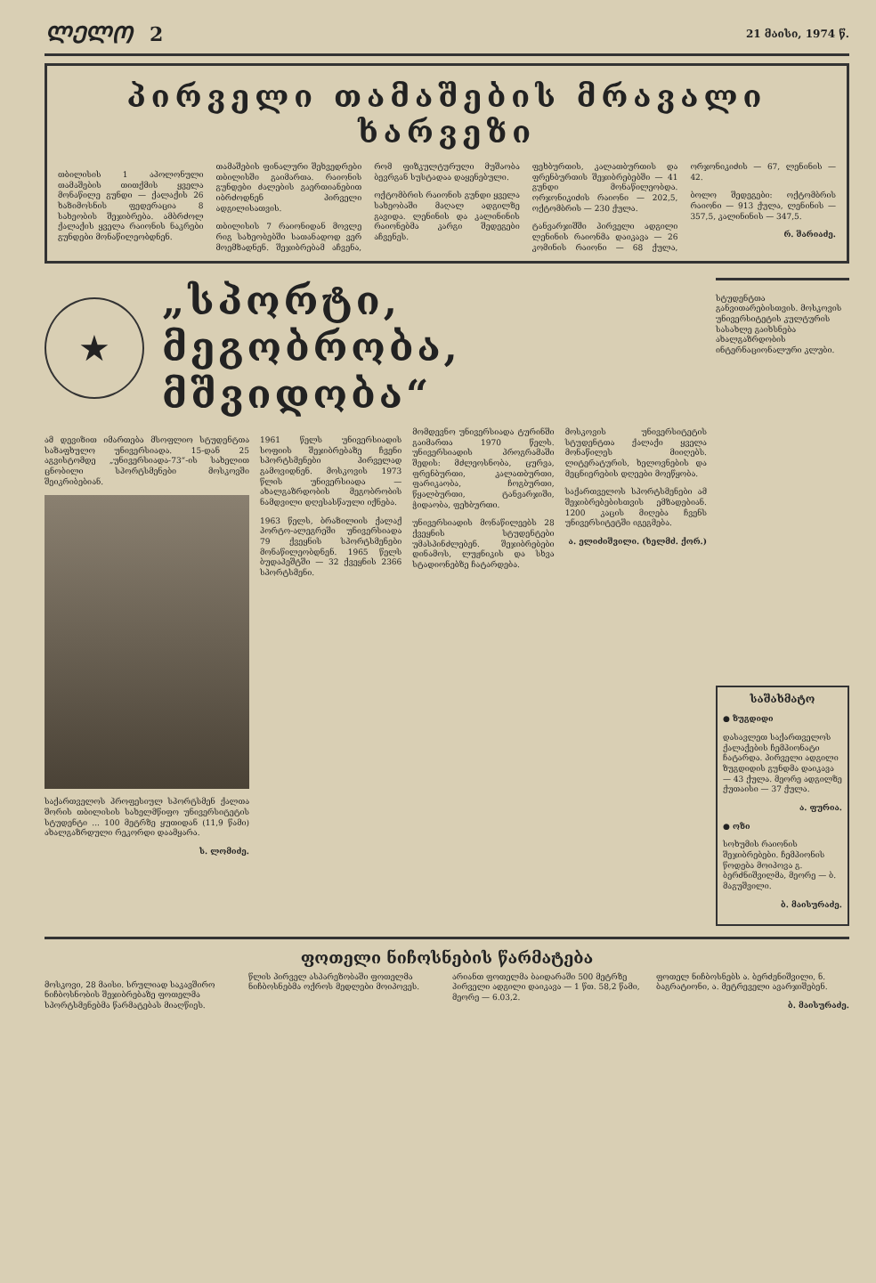ᲚᲔᲚᲝ 2 21 მაისი, 1974 წ.
პირველი თამაშების მრავალი ხარვეზი
თბილისის 1 აპოლონული თამაშების თითქმის ყველა მონაწილე გუნდი — ქალაქის 26 ხაზიმოსნის ფედერაცია 8 სახეობის შეჯიბრება. ამბრძოლ ქალაქის ყველა რაიონის ნაკრები გუნდები მონაწილეობდნენ.
თამაშების ფინალური შეხვედრები თბილისში გაიმართა. რაიონის გუნდები ძალების გაერთიანებით იბრძოდნენ პირველი ადგილისათვის.
თბილისის 7 რაიონიდან მოვლე რიგ სახეობებში სათანადოდ ვერ მოემზადნენ. შეჯიბრებამ აჩვენა, რომ ფიზკულტურული მუშაობა ბევრგან სუსტადაა დაყენებული.
ოქტომბრის რაიონის გუნდი ყველა სახეობაში მაღალ ადგილზე გავიდა. ლენინის და კალინინის რაიონებმა კარგი შედეგები აჩვენეს.
ფეხბურთის, კალათბურთის და ფრენბურთის შეჯიბრებებში — 41 გუნდი მონაწილეობდა. ორჯონიკიძის რაიონი — 202,5, ოქტომბრის — 230 ქულა.
ტანვარჯიშში პირველი ადგილი ლენინის რაიონმა დაიკავა — 26 კომინის რაიონი — 68 ქულა, ორჯონიკიძის — 67, ლენინის — 42.
ბოლო შედეგები: ოქტომბრის რაიონი — 913 ქულა, ლენინის — 357,5, კალინინის — 347,5.
რ. შარიაძე.
★
„სპორტი, მეგობრობა,
მშვიდობა“
ამ დევიზით იმართება მსოფლიო სტუდენტთა საზაფხულო უნივერსიადა. 15-დან 25 აგვისტომდე „უნივერსიადა-73“-ის სახელით ცნობილი სპორტსმენები მოსკოვში შეიკრიბებიან.
საქართველოს პროფესიულ სპორტსმენ ქალთა შორის თბილისის სახელმწიფო უნივერსიტეტის სტუდენტი ... 100 მეტრზე ყუთიდან (11,9 წამი) ახალგაზრდული რეკორდი დაამყარა.
ს. ლომიძე.
1961 წელს უნივერსიადის სოფიის შეჯიბრებაზე ჩვენი სპორტსმენები პირველად გამოვიდნენ. მოსკოვის 1973 წლის უნივერსიადა — ახალგაზრდობის მეგობრობის ნამდვილი დღესასწაული იქნება.
1963 წელს, ბრაზილიის ქალაქ პორტო-ალეგრეში უნივერსიადა 79 ქვეყნის სპორტსმენები მონაწილეობდნენ. 1965 წელს ბუდაპეშტში — 32 ქვეყნის 2366 სპორტსმენი.
მომდევნო უნივერსიადა ტურინში გაიმართა 1970 წელს. უნივერსიადის პროგრამაში შედის: მძლეოსნობა, ცურვა, ფრენბურთი, კალათბურთი, ფარიკაობა, ჩოგბურთი, წყალბურთი, ტანვარჯიში, ჭიდაობა, ფეხბურთი.
უნივერსიადის მონაწილეებს 28 ქვეყნის სტუდენტები უმასპინძლებენ. შეჯიბრებები დინამოს, ლუჟნიკის და სხვა სტადიონებზე ჩატარდება.
მოსკოვის უნივერსიტეტის სტუდენტთა ქალაქი ყველა მონაწილეს მიიღებს. ლიტერატურის, ხელოვნების და მეცნიერების დღეები მოეწყობა.
საქართველოს სპორტსმენები ამ შეჯიბრებებისთვის ემზადებიან. 1200 კაცის მიღება ჩვენს უნივერსიტეტში იგეგმება.
ა. ელიძიშვილი. (ხელმძ. ქორ.)
სტუდენტთა განვითარებისთვის. მოსკოვის უნივერსიტეტის კულტურის სასახლე გაიხსნება ახალგაზრდობის ინტერნაციონალური კლუბი.
საშახმატო
● ზუგდიდი
დასავლეთ საქართველოს ქალაქების ჩემპიონატი ჩატარდა. პირველი ადგილი ზუგდიდის გუნდმა დაიკავა — 43 ქულა. მეორე ადგილზე ქუთაისი — 37 ქულა.
ა. ფურია.
● ოზი
სოხუმის რაიონის შეჯიბრებები. ჩემპიონის წოდება მოიპოვა გ. ბერძნიშვილმა, მეორე — ბ. მაგუშვილი.
ბ. მაისურაძე.
ფოთელი ნიჩოსნების წარმატება
მოსკოვი, 28 მაისი. სრულიად საკავშირო ნიჩბოსნობის შეჯიბრებაზე ფოთელმა სპორტსმენებმა წარმატებას მიაღწიეს.
წლის პირველ ასპარეზობაში ფოთელმა ნიჩბოსნებმა ოქროს მედლები მოიპოვეს.
არიანთ ფოთელმა ბაიდარაში 500 მეტრზე პირველი ადგილი დაიკავა — 1 წთ. 58,2 წამი, მეორე — 6.03,2.
ფოთელ ნიჩბოსნებს ა. ბერძენიშვილი, ნ. ბაგრატიონი, ა. მეტრეველი ავარჯიშებენ.
ბ. მაისურაძე.